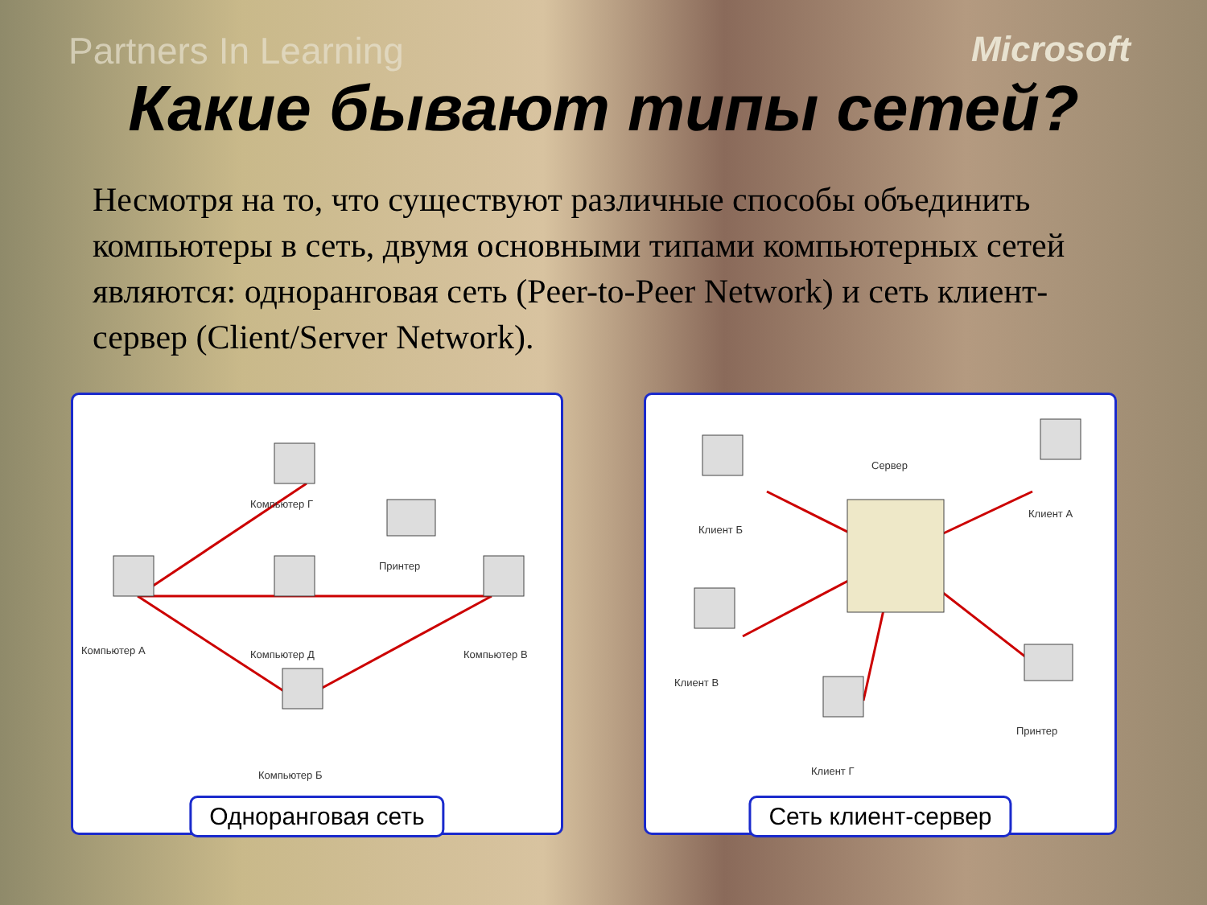Partners In Learning Microsoft
Какие бывают типы сетей?
Несмотря на то, что существуют различные способы объединить компьютеры в сеть, двумя основными типами компьютерных сетей являются: одноранговая сеть (Peer-to-Peer Network) и сеть клиент-сервер (Client/Server Network).
Компьютер Г
Принтер
Компьютер А Компьютер Д Компьютер В
Компьютер Б
Одноранговая сеть
Сервер
Клиент А
Клиент Б
Клиент В
Клиент Г
Принтер
Сеть клиент-сервер